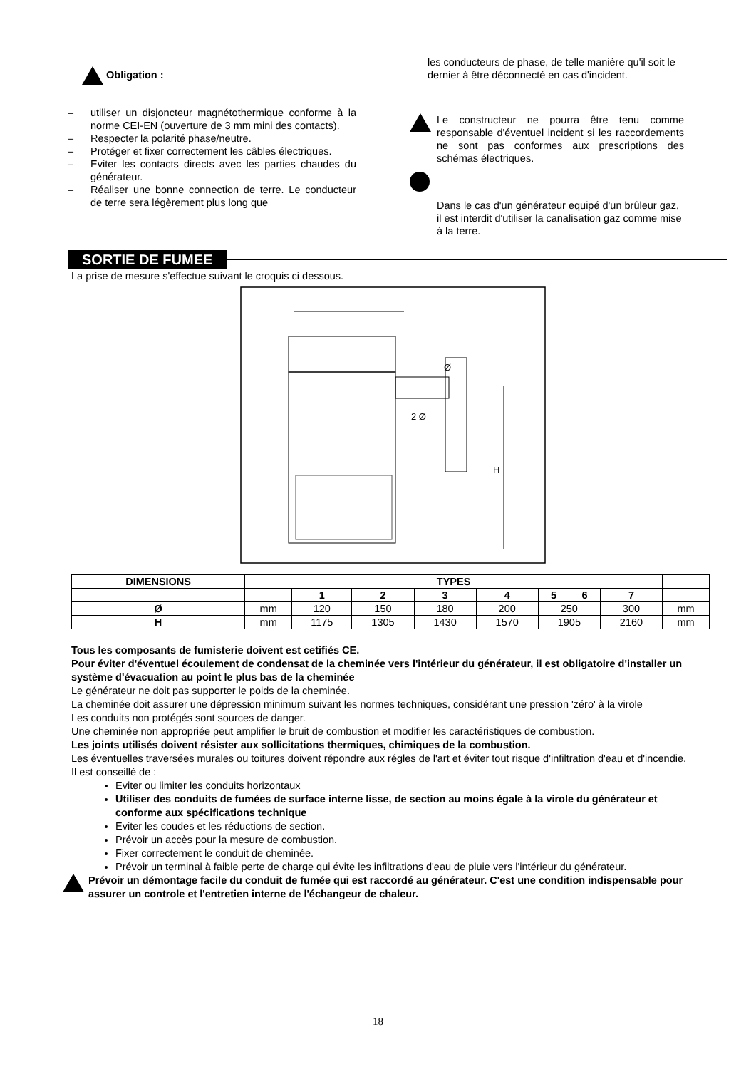Obligation :
– utiliser un disjoncteur magnétothermique conforme à la norme CEI-EN (ouverture de 3 mm mini des contacts).
– Respecter la polarité phase/neutre.
– Protéger et fixer correctement les câbles électriques.
– Eviter les contacts directs avec les parties chaudes du générateur.
– Réaliser une bonne connection de terre. Le conducteur de terre sera légèrement plus long que
les conducteurs de phase, de telle manière qu'il soit le dernier à être déconnecté en cas d'incident.
Le constructeur ne pourra être tenu comme responsable d'éventuel incident si les raccordements ne sont pas conformes aux prescriptions des schémas électriques.
Dans le cas d'un générateur equipé d'un brûleur gaz, il est interdit d'utiliser la canalisation gaz comme mise à la terre.
SORTIE DE FUMEE
La prise de mesure s'effectue suivant le croquis ci dessous.
Ø
2 Ø
H
| DIMENSIONS | TYPES | | | | | | | | |
| | | 1 | 2 | 3 | 4 | 5 | 6 | 7 | |
| Ø | mm | 120 | 150 | 180 | 200 | 250 | | 300 | mm |
| H | mm | 1175 | 1305 | 1430 | 1570 | 1905 | | 2160 | mm |
Tous les composants de fumisterie doivent est cetifiés CE.
Pour éviter d'éventuel écoulement de condensat de la cheminée vers l'intérieur du générateur, il est obligatoire d'installer un système d'évacuation au point le plus bas de la cheminée
Le générateur ne doit pas supporter le poids de la cheminée.
La cheminée doit assurer une dépression minimum suivant les normes techniques, considérant une pression 'zéro' à la virole
Les conduits non protégés sont sources de danger.
Une cheminée non appropriée peut amplifier le bruit de combustion et modifier les caractéristiques de combustion.
Les joints utilisés doivent résister aux sollicitations thermiques, chimiques de la combustion.
Les éventuelles traversées murales ou toitures doivent répondre aux régles de l'art et éviter tout risque d'infiltration d'eau et d'incendie.
Il est conseillé de :
Eviter ou limiter les conduits horizontaux
Utiliser des conduits de fumées de surface interne lisse, de section au moins égale à la virole du générateur et conforme aux spécifications technique
Eviter les coudes et les réductions de section.
Prévoir un accès pour la mesure de combustion.
Fixer correctement le conduit de cheminée.
Prévoir un terminal à faible perte de charge qui évite les infiltrations d'eau de pluie vers l'intérieur du générateur.
Prévoir un démontage facile du conduit de fumée qui est raccordé au générateur. C'est une condition indispensable pour assurer un controle et l'entretien interne de l'échangeur de chaleur.
18